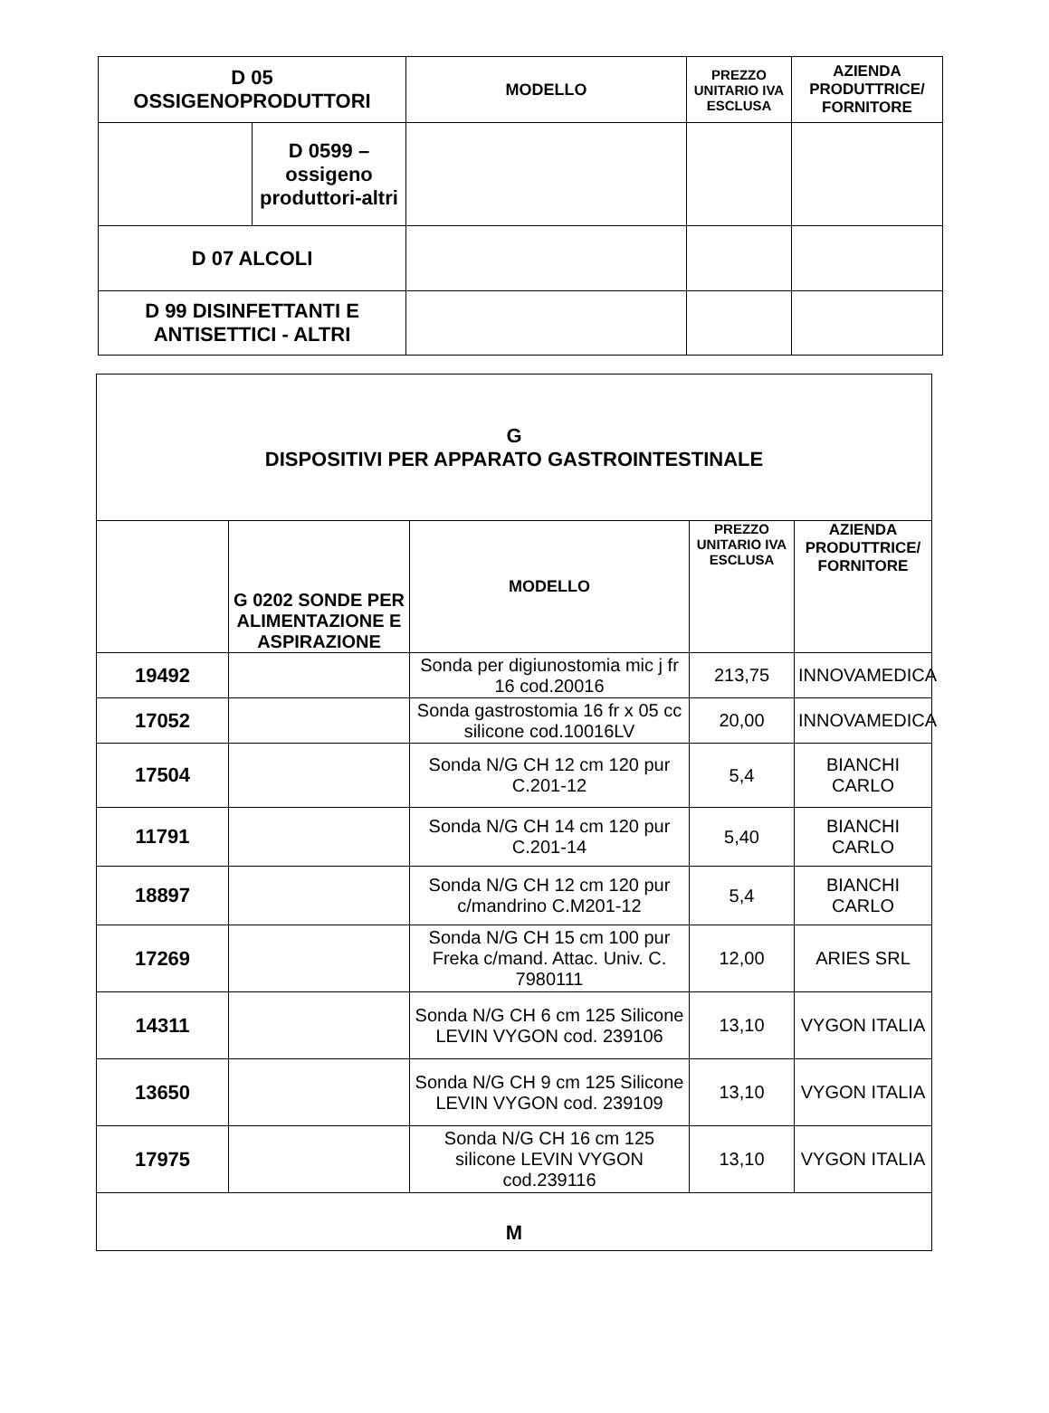| D 05 OSSIGENOPRODUTTORI | | MODELLO | PREZZO UNITARIO IVA ESCLUSA | AZIENDA PRODUTTRICE/ FORNITORE |
| --- | --- | --- | --- | --- |
| | D 0599 – ossigeno produttori-altri | | | |
| D 07 ALCOLI | | | | |
| D 99 DISINFETTANTI E ANTISETTICI - ALTRI | | | | |
| G DISPOSITIVI PER APPARATO GASTROINTESTINALE | | | | |
| | G 0202 SONDE PER ALIMENTAZIONE E ASPIRAZIONE | MODELLO | PREZZO UNITARIO IVA ESCLUSA | AZIENDA PRODUTTRICE/ FORNITORE |
| 19492 | | Sonda per digiunostomia mic j fr 16 cod.20016 | 213,75 | INNOVAMEDICA |
| 17052 | | Sonda gastrostomia 16 fr x 05 cc silicone cod.10016LV | 20,00 | INNOVAMEDICA |
| 17504 | | Sonda N/G CH 12 cm 120 pur C.201-12 | 5,4 | BIANCHI CARLO |
| 11791 | | Sonda N/G CH 14 cm 120 pur C.201-14 | 5,40 | BIANCHI CARLO |
| 18897 | | Sonda N/G CH 12 cm 120 pur c/mandrino C.M201-12 | 5,4 | BIANCHI CARLO |
| 17269 | | Sonda N/G CH 15 cm 100 pur Freka c/mand. Attac. Univ. C. 7980111 | 12,00 | ARIES SRL |
| 14311 | | Sonda N/G CH 6 cm 125 Silicone LEVIN VYGON cod. 239106 | 13,10 | VYGON ITALIA |
| 13650 | | Sonda N/G CH 9 cm 125 Silicone LEVIN VYGON cod. 239109 | 13,10 | VYGON ITALIA |
| 17975 | | Sonda N/G CH 16 cm 125 silicone LEVIN VYGON cod.239116 | 13,10 | VYGON ITALIA |
| M | | | | |